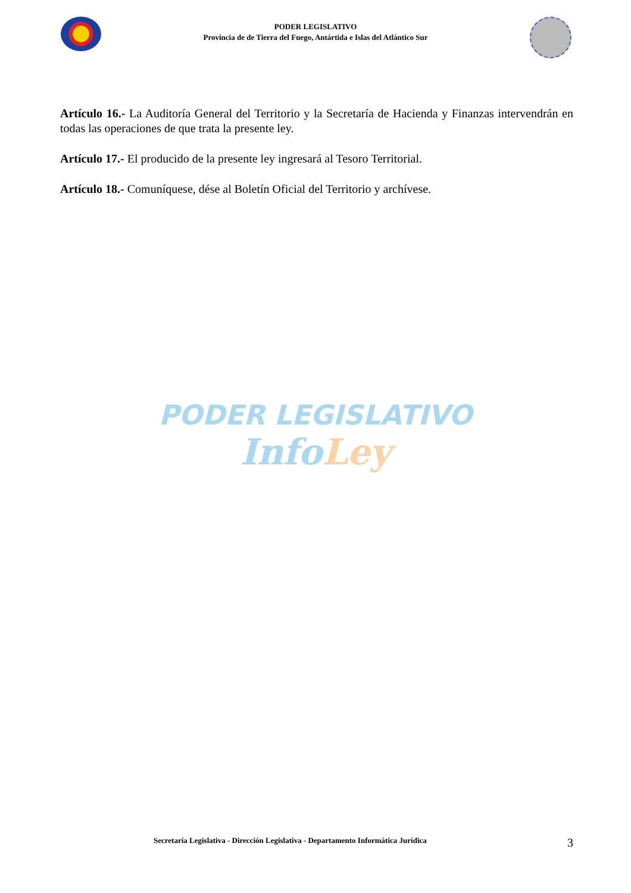PODER LEGISLATIVO
Provincia de de Tierra del Fuego, Antártida e Islas del Atlántico Sur
Artículo 16.- La Auditoría General del Territorio y la Secretaría de Hacienda y Finanzas intervendrán en todas las operaciones de que trata la presente ley.
Artículo 17.- El producido de la presente ley ingresará al Tesoro Territorial.
Artículo 18.- Comuníquese, dése al Boletín Oficial del Territorio y archívese.
PODER LEGISLATIVO
InfoLey
Secretaría Legislativa - Dirección Legislativa - Departamento Informática Jurídica 3